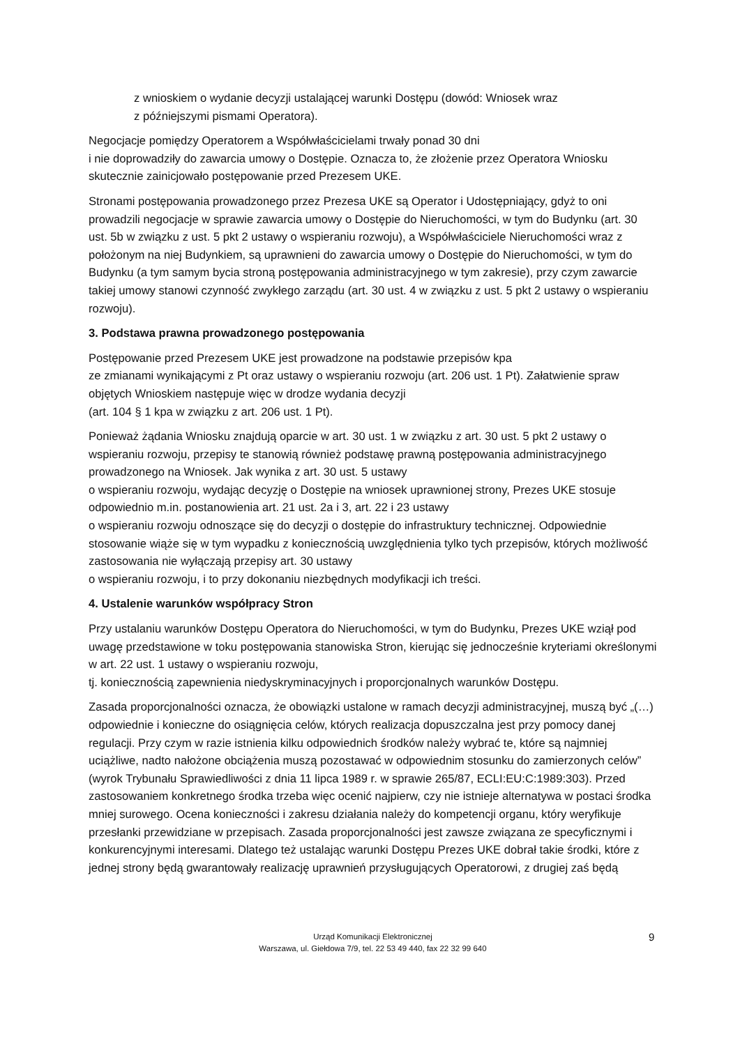z wnioskiem o wydanie decyzji ustalającej warunki Dostępu (dowód: Wniosek wraz
z późniejszymi pismami Operatora).
Negocjacje pomiędzy Operatorem a Współwłaścicielami trwały ponad 30 dni
i nie doprowadziły do zawarcia umowy o Dostępie. Oznacza to, że złożenie przez Operatora Wniosku skutecznie zainicjowało postępowanie przed Prezesem UKE.
Stronami postępowania prowadzonego przez Prezesa UKE są Operator i Udostępniający, gdyż to oni prowadzili negocjacje w sprawie zawarcia umowy o Dostępie do Nieruchomości, w tym do Budynku (art. 30 ust. 5b w związku z ust. 5 pkt 2 ustawy o wspieraniu rozwoju), a Współwłaściciele Nieruchomości wraz z położonym na niej Budynkiem, są uprawnieni do zawarcia umowy o Dostępie do Nieruchomości, w tym do Budynku (a tym samym bycia stroną postępowania administracyjnego w tym zakresie), przy czym zawarcie takiej umowy stanowi czynność zwykłego zarządu (art. 30 ust. 4 w związku z ust. 5 pkt 2 ustawy o wspieraniu rozwoju).
3. Podstawa prawna prowadzonego postępowania
Postępowanie przed Prezesem UKE jest prowadzone na podstawie przepisów kpa
ze zmianami wynikającymi z Pt oraz ustawy o wspieraniu rozwoju (art. 206 ust. 1 Pt). Załatwienie spraw objętych Wnioskiem następuje więc w drodze wydania decyzji
(art. 104 § 1 kpa w związku z art. 206 ust. 1 Pt).
Ponieważ żądania Wniosku znajdują oparcie w art. 30 ust. 1 w związku z art. 30 ust. 5 pkt 2 ustawy o wspieraniu rozwoju, przepisy te stanowią również podstawę prawną postępowania administracyjnego prowadzonego na Wniosek. Jak wynika z art. 30 ust. 5 ustawy
o wspieraniu rozwoju, wydając decyzję o Dostępie na wniosek uprawnionej strony, Prezes UKE stosuje odpowiednio m.in. postanowienia art. 21 ust. 2a i 3, art. 22 i 23 ustawy
o wspieraniu rozwoju odnoszące się do decyzji o dostępie do infrastruktury technicznej. Odpowiednie stosowanie wiąże się w tym wypadku z koniecznością uwzględnienia tylko tych przepisów, których możliwość zastosowania nie wyłączają przepisy art. 30 ustawy
o wspieraniu rozwoju, i to przy dokonaniu niezbędnych modyfikacji ich treści.
4. Ustalenie warunków współpracy Stron
Przy ustalaniu warunków Dostępu Operatora do Nieruchomości, w tym do Budynku, Prezes UKE wziął pod uwagę przedstawione w toku postępowania stanowiska Stron, kierując się jednocześnie kryteriami określonymi w art. 22 ust. 1 ustawy o wspieraniu rozwoju,
tj. koniecznością zapewnienia niedyskryminacyjnych i proporcjonalnych warunków Dostępu.
Zasada proporcjonalności oznacza, że obowiązki ustalone w ramach decyzji administracyjnej, muszą być „(…) odpowiednie i konieczne do osiągnięcia celów, których realizacja dopuszczalna jest przy pomocy danej regulacji. Przy czym w razie istnienia kilku odpowiednich środków należy wybrać te, które są najmniej uciążliwe, nadto nałożone obciążenia muszą pozostawać w odpowiednim stosunku do zamierzonych celów” (wyrok Trybunału Sprawiedliwości z dnia 11 lipca 1989 r. w sprawie 265/87, ECLI:EU:C:1989:303). Przed zastosowaniem konkretnego środka trzeba więc ocenić najpierw, czy nie istnieje alternatywa w postaci środka mniej surowego. Ocena konieczności i zakresu działania należy do kompetencji organu, który weryfikuje przesłanki przewidziane w przepisach. Zasada proporcjonalności jest zawsze związana ze specyficznymi i konkurencyjnymi interesami. Dlatego też ustalając warunki Dostępu Prezes UKE dobrał takie środki, które z jednej strony będą gwarantowały realizację uprawnień przysługujących Operatorowi, z drugiej zaś będą
Urząd Komunikacji Elektronicznej
Warszawa, ul. Giełdowa 7/9, tel. 22 53 49 440, fax 22 32 99 640
9